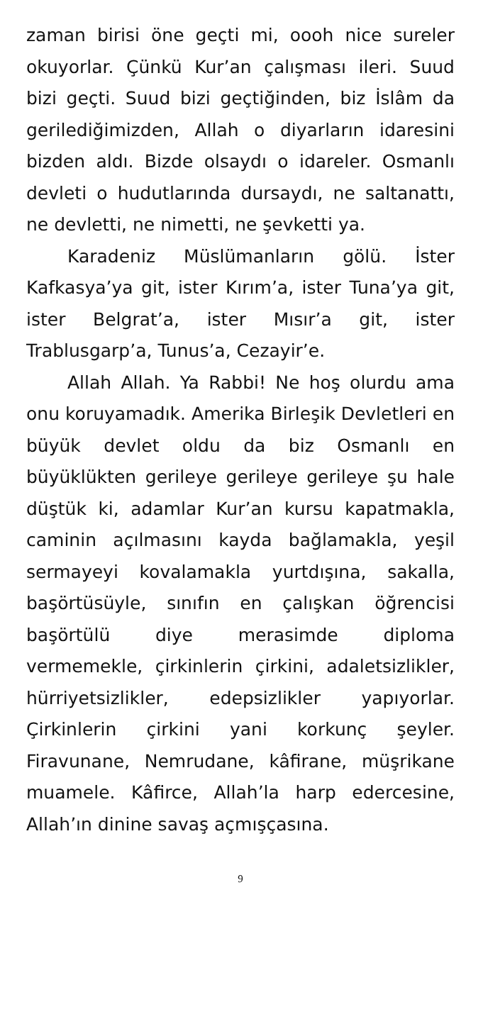zaman birisi öne geçti mi, oooh nice sureler okuyorlar. Çünkü Kur’an çalışması ileri. Suud bizi geçti. Suud bizi geçtiğinden, biz İslâm da gerilediğimizden, Allah o diyarların idaresini bizden aldı. Bizde olsaydı o idareler. Osmanlı devleti o hudutlarında dursaydı, ne saltanattı, ne devletti, ne nimetti, ne şevketti ya.
Karadeniz Müslümanların gölü. İster Kafkasya’ya git, ister Kırım’a, ister Tuna’ya git, ister Belgrat’a, ister Mısır’a git, ister Trablusgarp’a, Tunus’a, Cezayir’e.
Allah Allah. Ya Rabbi! Ne hoş olurdu ama onu koruyamadık. Amerika Birleşik Devletleri en büyük devlet oldu da biz Osmanlı en büyüklükten gerileye gerileye gerileye şu hale düştük ki, adamlar Kur’an kursu kapatmakla, caminin açılmasını kayda bağlamakla, yeşil sermayeyi kovalamakla yurtdışına, sakalla, başörtüsüyle, sınıfın en çalışkan öğrencisi başörtülü diye merasimde diploma vermemekle, çirkinlerin çirkini, adaletsizlikler, hürriyetsizlikler, edepsizlikler yapıyorlar. Çirkinlerin çirkini yani korkunç şeyler. Firavunane, Nemrudane, kâfirane, müşrikane muamele. Kâfirce, Allah’la harp edercesine, Allah’ın dinine savaş açmışçasına.
9